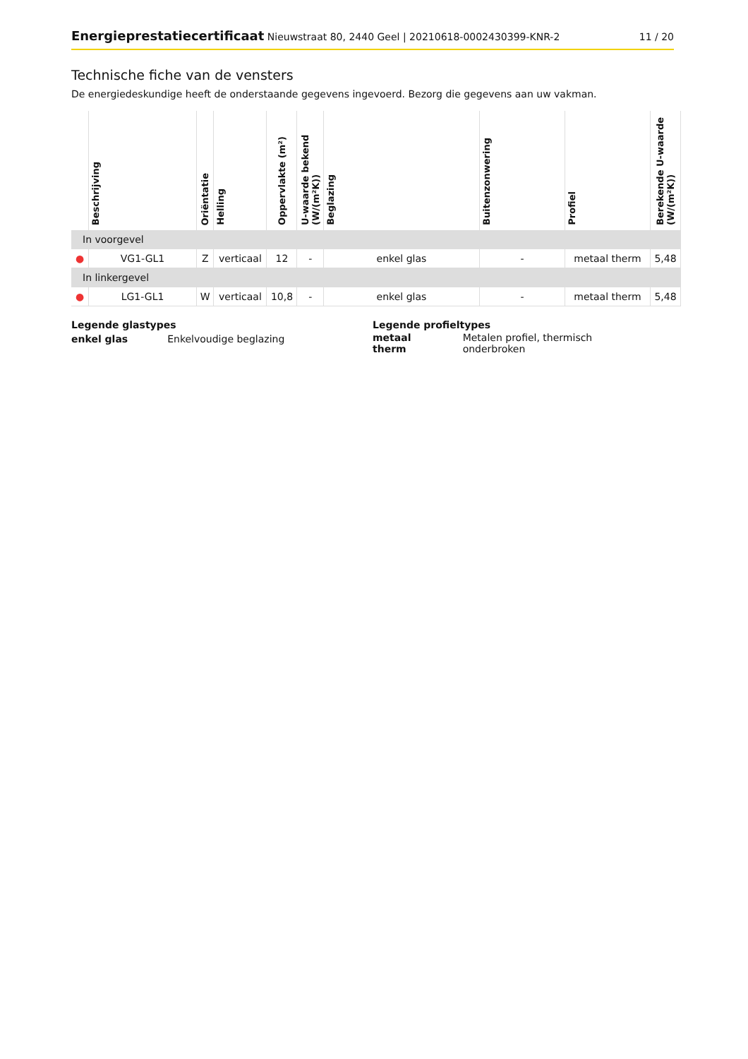Energieprestatiecertificaat Nieuwstraat 80, 2440 Geel | 20210618-0002430399-KNR-2
11 / 20
Technische fiche van de vensters
De energiedeskundige heeft de onderstaande gegevens ingevoerd. Bezorg die gegevens aan uw vakman.
| | Beschrijving | Oriëntatie | Helling | Oppervlakte (m²) | U-waarde bekend (W/(m²K)) | Beglazing | Buitenzonwering | Profiel | Berekende U-waarde (W/(m²K)) |
| --- | --- | --- | --- | --- | --- | --- | --- | --- | --- |
| In voorgevel | | | | | | | | | |
| ● | VG1-GL1 | Z | verticaal | 12 | - | enkel glas | - | metaal therm | 5,48 |
| In linkergevel | | | | | | | | | |
| ● | LG1-GL1 | W | verticaal | 10,8 | - | enkel glas | - | metaal therm | 5,48 |
Legende glastypes
| enkel glas | Enkelvoudige beglazing |
Legende profieltypes
| metaal therm | Metalen profiel, thermisch onderbroken |